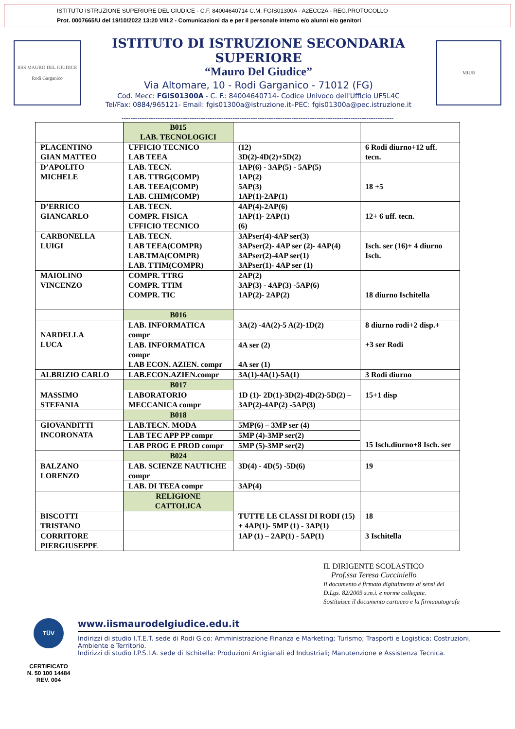ISTITUTO ISTRUZIONE SUPERIORE DEL GIUDICE - C.F. 84004640714 C.M. FGIS01300A - A2ECC2A - REG.PROTOCOLLO
Prot. 0007665/U del 19/10/2022 13:20 VIII.2 - Comunicazioni da e per il personale interno e/o alunni e/o genitori
IISS MAURO DEL GIUDICE
Rodi Garganico
ISTITUTO DI ISTRUZIONE SECONDARIA SUPERIORE
“Mauro Del Giudice”
Via Altomare, 10 - Rodi Garganico - 71012 (FG)
Cod. Mecc: FGIS01300A - C. F.: 84004640714- Codice Univoco dell'Ufficio UF5L4C
Tel/Fax: 0884/965121- Email: fgis01300a@istruzione.it–PEC: fgis01300a@pec.istruzione.it
MIUR
------------------------------------------------------------------------------------------------------------------------
| | B015 LAB. TECNOLOGICI | | |
| PLACENTINO GIAN MATTEO | UFFICIO TECNICO LAB TEEA | (12) 3D(2)-4D(2)+5D(2) | 6 Rodi diurno+12 uff. tecn. |
| D’APOLITO MICHELE | LAB. TECN. LAB. TTRG(COMP) LAB. TEEA(COMP) LAB. CHIM(COMP) | 1AP(6) - 3AP(5) - 5AP(5) 1AP(2) 5AP(3) 1AP(1)-2AP(1) | 18 +5 |
| D’ERRICO GIANCARLO | LAB. TECN. COMPR. FISICA UFFICIO TECNICO | 4AP(4)-2AP(6) 1AP(1)- 2AP(1) (6) | 12+ 6 uff. tecn. |
| CARBONELLA LUIGI | LAB. TECN. LAB TEEA(COMPR) LAB.TMA(COMPR) LAB. TTIM(COMPR) | 3APser(4)-4AP ser(3) 3APser(2)- 4AP ser (2)- 4AP(4) 3APser(2)-4AP ser(1) 3APser(1)- 4AP ser (1) | Isch. ser (16)+ 4 diurno Isch. |
| MAIOLINO VINCENZO | COMPR. TTRG COMPR. TTIM COMPR. TIC | 2AP(2) 3AP(3) - 4AP(3) -5AP(6) 1AP(2)- 2AP(2) | 18 diurno Ischitella |
| | B016 | | |
| NARDELLA LUCA | LAB. INFORMATICA compr | 3A(2) -4A(2)-5 A(2)-1D(2) | 8 diurno rodi+2 disp.+ +3 ser Rodi |
| | LAB. INFORMATICA compr LAB ECON. AZIEN. compr | 4A ser (2) 4A ser (1) | |
| ALBRIZIO CARLO | LAB.ECON.AZIEN.compr | 3A(1)-4A(1)-5A(1) | 3 Rodi diurno |
| | B017 | | |
| MASSIMO STEFANIA | LABORATORIO MECCANICA compr | 1D (1)- 2D(1)-3D(2)-4D(2)-5D(2) – 3AP(2)-4AP(2) -5AP(3) | 15+1 disp |
| | B018 | | |
| GIOVANDITTI INCORONATA | LAB.TECN. MODA | 5MP(6) – 3MP ser (4) | 15 Isch.diurno+8 Isch. ser |
| | LAB TEC APP PP compr | 5MP (4)-3MP ser(2) | |
| | LAB PROG E PROD compr | 5MP (5)-3MP ser(2) | |
| | B024 | | |
| BALZANO LORENZO | LAB. SCIENZE NAUTICHE compr | 3D(4) - 4D(5) -5D(6) | 19 |
| | LAB. DI TEEA compr | 3AP(4) | |
| | RELIGIONE CATTOLICA | | |
| BISCOTTI TRISTANO | | TUTTE LE CLASSI DI RODI (15) + 4AP(1)- 5MP (1) - 3AP(1) | 18 |
| CORRITORE PIERGIUSEPPE | | 1AP (1) – 2AP(1) - 5AP(1) | 3 Ischitella |
IL DIRIGENTE SCOLASTICO
Prof.ssa Teresa Cucciniello
Il documento è firmato digitalmente ai sensi del
D.Lgs. 82/2005 s.m.i. e norme collegate.
Sostituisce il documento cartaceo e la firmaautografa
TÜV
CERTIFICATO
N. 50 100 14484
REV. 004
www.iismaurodelgiudice.edu.it
Indirizzi di studio I.T.E.T. sede di Rodi G.co: Amministrazione Finanza e Marketing; Turismo; Trasporti e Logistica; Costruzioni, Ambiente e Territorio.
Indirizzi di studio I.P.S.I.A. sede di Ischitella: Produzioni Artigianali ed Industriali; Manutenzione e Assistenza Tecnica.